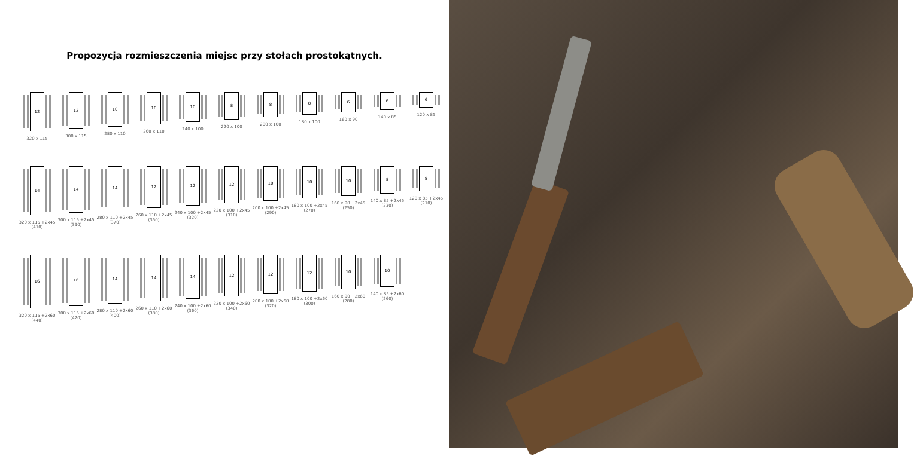Propozycja rozmieszczenia miejsc przy stołach prostokątnych.
12
320 x 115
12
300 x 115
10
280 x 110
10
260 x 110
10
240 x 100
8
220 x 100
8
200 x 100
8
180 x 100
6
160 x 90
6
140 x 85
6
120 x 85
14
320 x 115 +2x45
(410)
14
300 x 115 +2x45
(390)
14
280 x 110 +2x45
(370)
12
260 x 110 +2x45
(350)
12
240 x 100 +2x45
(320)
12
220 x 100 +2x45
(310)
10
200 x 100 +2x45
(290)
10
180 x 100 +2x45
(270)
10
160 x 90 +2x45
(250)
8
140 x 85 +2x45
(230)
8
120 x 85 +2x45
(210)
16
320 x 115 +2x60
(440)
16
300 x 115 +2x60
(420)
14
280 x 110 +2x60
(400)
14
260 x 110 +2x60
(380)
14
240 x 100 +2x60
(360)
12
220 x 100 +2x60
(340)
12
200 x 100 +2x60
(320)
12
180 x 100 +2x60
(300)
10
160 x 90 +2x60
(280)
10
140 x 85 +2x60
(260)